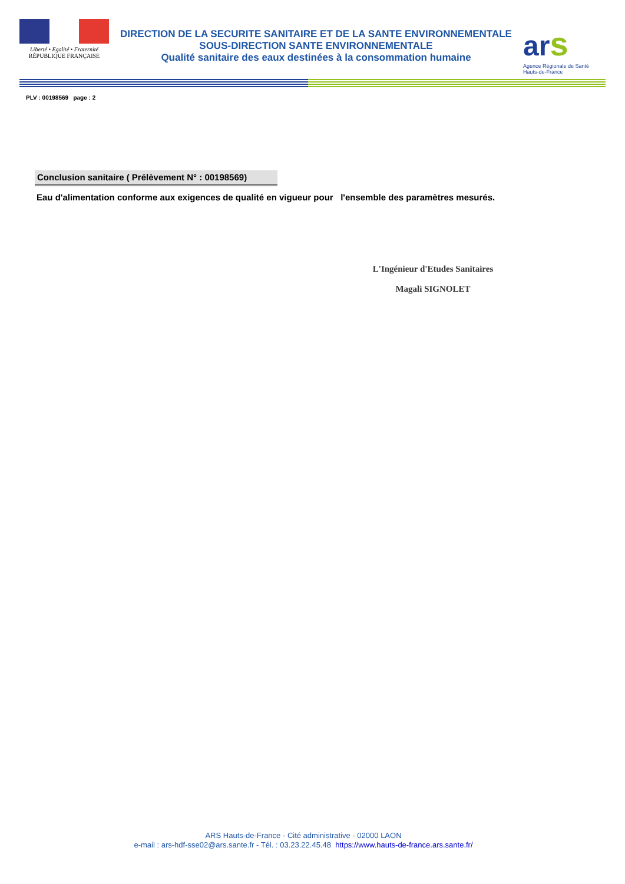Liberté • Egalité • Fraternité
RÉPUBLIQUE FRANÇAISE
DIRECTION DE LA SECURITE SANITAIRE ET DE LA SANTE ENVIRONNEMENTALE
SOUS-DIRECTION SANTE ENVIRONNEMENTALE
Qualité sanitaire des eaux destinées à la consommation humaine
ar s
Agence Régionale de Santé
Hauts-de-France
PLV : 00198569 page : 2
Conclusion sanitaire ( Prélèvement N° : 00198569)
Eau d'alimentation conforme aux exigences de qualité en vigueur pour l'ensemble des paramètres mesurés.
L'Ingénieur d'Etudes Sanitaires
Magali SIGNOLET
ARS Hauts-de-France - Cité administrative - 02000 LAON
e-mail : ars-hdf-sse02@ars.sante.fr - Tél. : 03.23.22.45.48 https://www.hauts-de-france.ars.sante.fr/